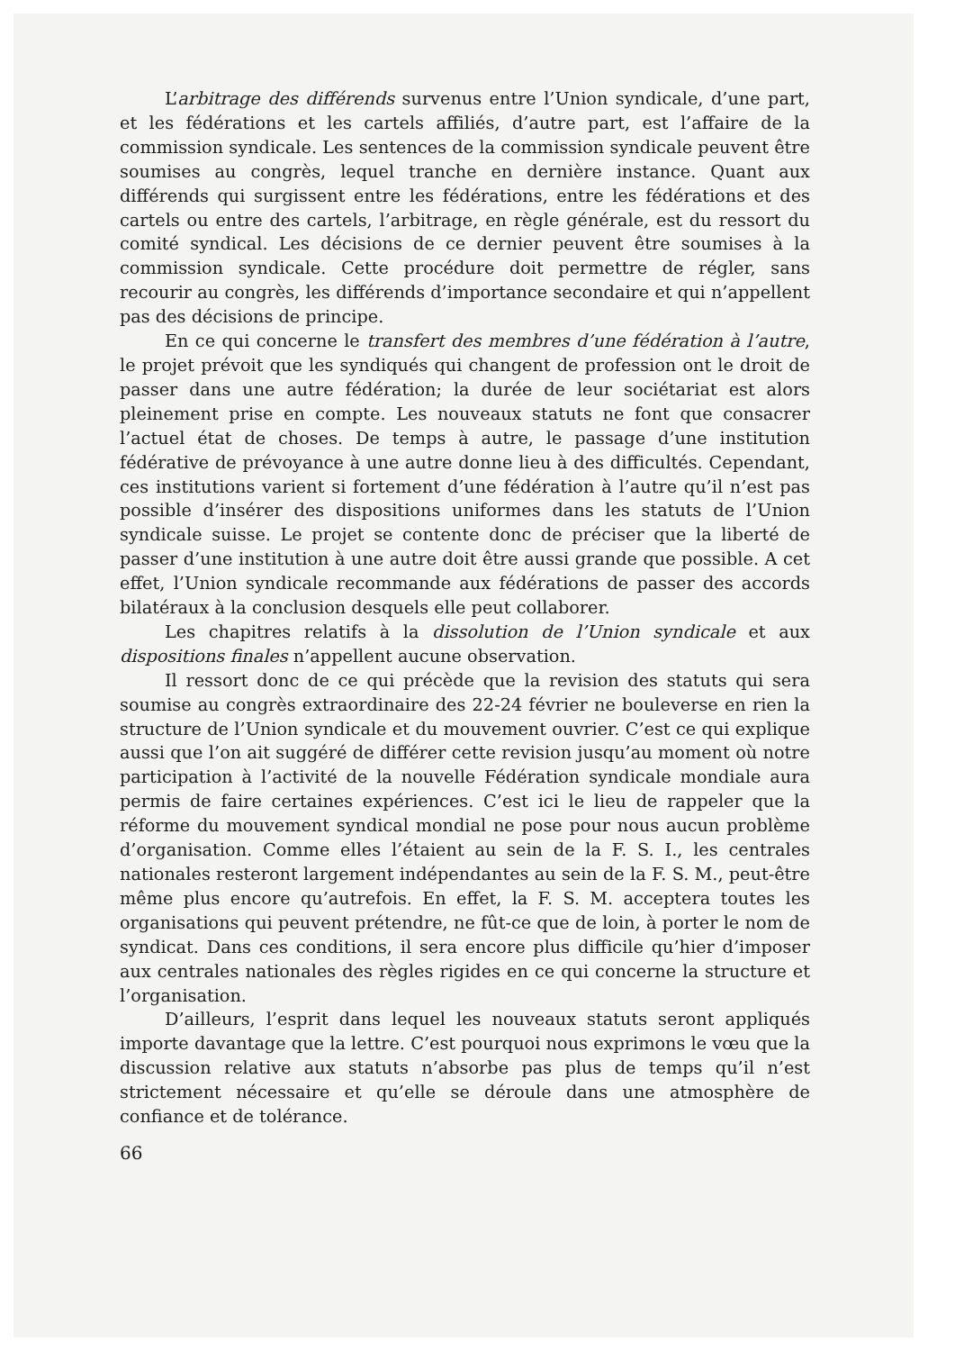L’arbitrage des différends survenus entre l’Union syndicale, d’une part, et les fédérations et les cartels affiliés, d’autre part, est l’affaire de la commission syndicale. Les sentences de la commission syndicale peuvent être soumises au congrès, lequel tranche en dernière instance. Quant aux différends qui surgissent entre les fédérations, entre les fédérations et des cartels ou entre des cartels, l’arbitrage, en règle générale, est du ressort du comité syndical. Les décisions de ce dernier peuvent être soumises à la commission syndicale. Cette procédure doit permettre de régler, sans recourir au congrès, les différends d’importance secondaire et qui n’appellent pas des décisions de principe.
En ce qui concerne le transfert des membres d’une fédération à l’autre, le projet prévoit que les syndiqués qui changent de profession ont le droit de passer dans une autre fédération; la durée de leur sociétariat est alors pleinement prise en compte. Les nouveaux statuts ne font que consacrer l’actuel état de choses. De temps à autre, le passage d’une institution fédérative de prévoyance à une autre donne lieu à des difficultés. Cependant, ces institutions varient si fortement d’une fédération à l’autre qu’il n’est pas possible d’insérer des dispositions uniformes dans les statuts de l’Union syndicale suisse. Le projet se contente donc de préciser que la liberté de passer d’une institution à une autre doit être aussi grande que possible. A cet effet, l’Union syndicale recommande aux fédérations de passer des accords bilatéraux à la conclusion desquels elle peut collaborer.
Les chapitres relatifs à la dissolution de l’Union syndicale et aux dispositions finales n’appellent aucune observation.
Il ressort donc de ce qui précède que la revision des statuts qui sera soumise au congrès extraordinaire des 22-24 février ne bouleverse en rien la structure de l’Union syndicale et du mouvement ouvrier. C’est ce qui explique aussi que l’on ait suggéré de différer cette revision jusqu’au moment où notre participation à l’activité de la nouvelle Fédération syndicale mondiale aura permis de faire certaines expériences. C’est ici le lieu de rappeler que la réforme du mouvement syndical mondial ne pose pour nous aucun problème d’organisation. Comme elles l’étaient au sein de la F. S. I., les centrales nationales resteront largement indépendantes au sein de la F. S. M., peut-être même plus encore qu’autrefois. En effet, la F. S. M. acceptera toutes les organisations qui peuvent prétendre, ne fût-ce que de loin, à porter le nom de syndicat. Dans ces conditions, il sera encore plus difficile qu’hier d’imposer aux centrales nationales des règles rigides en ce qui concerne la structure et l’organisation.
D’ailleurs, l’esprit dans lequel les nouveaux statuts seront appliqués importe davantage que la lettre. C’est pourquoi nous exprimons le vœu que la discussion relative aux statuts n’absorbe pas plus de temps qu’il n’est strictement nécessaire et qu’elle se déroule dans une atmosphère de confiance et de tolérance.
66